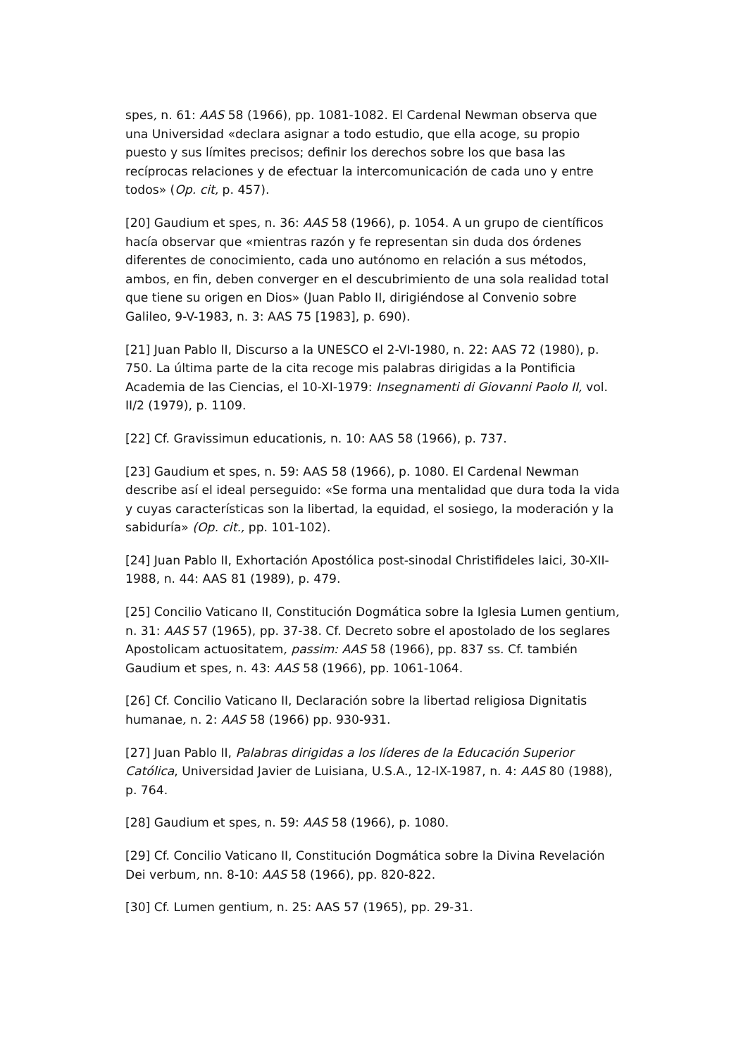spes, n. 61: AAS 58 (1966), pp. 1081-1082. El Cardenal Newman observa que una Universidad «declara asignar a todo estudio, que ella acoge, su propio puesto y sus límites precisos; definir los derechos sobre los que basa las recíprocas relaciones y de efectuar la intercomunicación de cada uno y entre todos» (Op. cit, p. 457).
[20] Gaudium et spes, n. 36: AAS 58 (1966), p. 1054. A un grupo de científicos hacía observar que «mientras razón y fe representan sin duda dos órdenes diferentes de conocimiento, cada uno autónomo en relación a sus métodos, ambos, en fin, deben converger en el descubrimiento de una sola realidad total que tiene su origen en Dios» (Juan Pablo II, dirigiéndose al Convenio sobre Galileo, 9-V-1983, n. 3: AAS 75 [1983], p. 690).
[21] Juan Pablo II, Discurso a la UNESCO el 2-VI-1980, n. 22: AAS 72 (1980), p. 750. La última parte de la cita recoge mis palabras dirigidas a la Pontificia Academia de las Ciencias, el 10-XI-1979: Insegnamenti di Giovanni Paolo II, vol. II/2 (1979), p. 1109.
[22] Cf. Gravissimun educationis, n. 10: AAS 58 (1966), p. 737.
[23] Gaudium et spes, n. 59: AAS 58 (1966), p. 1080. El Cardenal Newman describe así el ideal perseguido: «Se forma una mentalidad que dura toda la vida y cuyas características son la libertad, la equidad, el sosiego, la moderación y la sabiduría» (Op. cit., pp. 101-102).
[24] Juan Pablo II, Exhortación Apostólica post-sinodal Christifideles laici, 30-XII-1988, n. 44: AAS 81 (1989), p. 479.
[25] Concilio Vaticano II, Constitución Dogmática sobre la Iglesia Lumen gentium, n. 31: AAS 57 (1965), pp. 37-38. Cf. Decreto sobre el apostolado de los seglares Apostolicam actuositatem, passim: AAS 58 (1966), pp. 837 ss. Cf. también Gaudium et spes, n. 43: AAS 58 (1966), pp. 1061-1064.
[26] Cf. Concilio Vaticano II, Declaración sobre la libertad religiosa Dignitatis humanae, n. 2: AAS 58 (1966) pp. 930-931.
[27] Juan Pablo II, Palabras dirigidas a los líderes de la Educación Superior Católica, Universidad Javier de Luisiana, U.S.A., 12-IX-1987, n. 4: AAS 80 (1988), p. 764.
[28] Gaudium et spes, n. 59: AAS 58 (1966), p. 1080.
[29] Cf. Concilio Vaticano II, Constitución Dogmática sobre la Divina Revelación Dei verbum, nn. 8-10: AAS 58 (1966), pp. 820-822.
[30] Cf. Lumen gentium, n. 25: AAS 57 (1965), pp. 29-31.